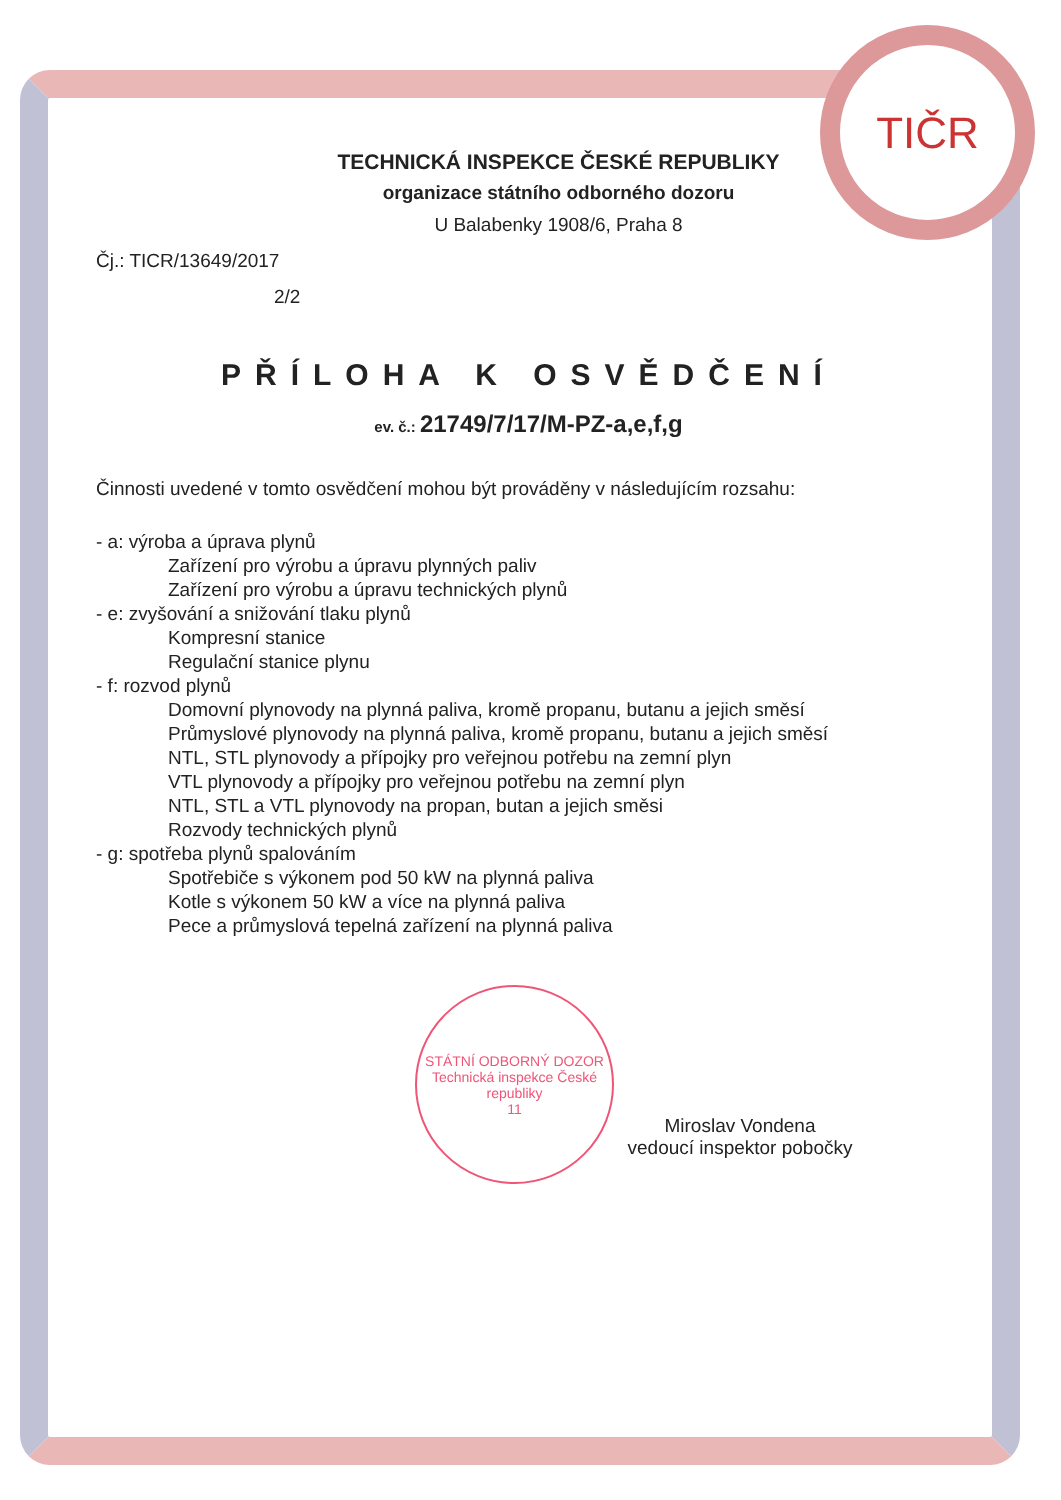TIČR
TECHNICKÁ INSPEKCE ČESKÉ REPUBLIKY
organizace státního odborného dozoru
U Balabenky 1908/6, Praha 8
Čj.: TICR/13649/2017
2/2
PŘÍLOHA K OSVĚDČENÍ
ev. č.: 21749/7/17/M-PZ-a,e,f,g
Činnosti uvedené v tomto osvědčení mohou být prováděny v následujícím rozsahu:
- a: výroba a úprava plynů
Zařízení pro výrobu a úpravu plynných paliv
Zařízení pro výrobu a úpravu technických plynů
- e: zvyšování a snižování tlaku plynů
Kompresní stanice
Regulační stanice plynu
- f: rozvod plynů
Domovní plynovody na plynná paliva, kromě propanu, butanu a jejich směsí
Průmyslové plynovody na plynná paliva, kromě propanu, butanu a jejich směsí
NTL, STL plynovody a přípojky pro veřejnou potřebu na zemní plyn
VTL plynovody a přípojky pro veřejnou potřebu na zemní plyn
NTL, STL a VTL plynovody na propan, butan a jejich směsi
Rozvody technických plynů
- g: spotřeba plynů spalováním
Spotřebiče s výkonem pod 50 kW na plynná paliva
Kotle s výkonem 50 kW a více na plynná paliva
Pece a průmyslová tepelná zařízení na plynná paliva
STÁTNÍ ODBORNÝ DOZOR
Technická inspekce České republiky
11
Miroslav Vondena
vedoucí inspektor pobočky